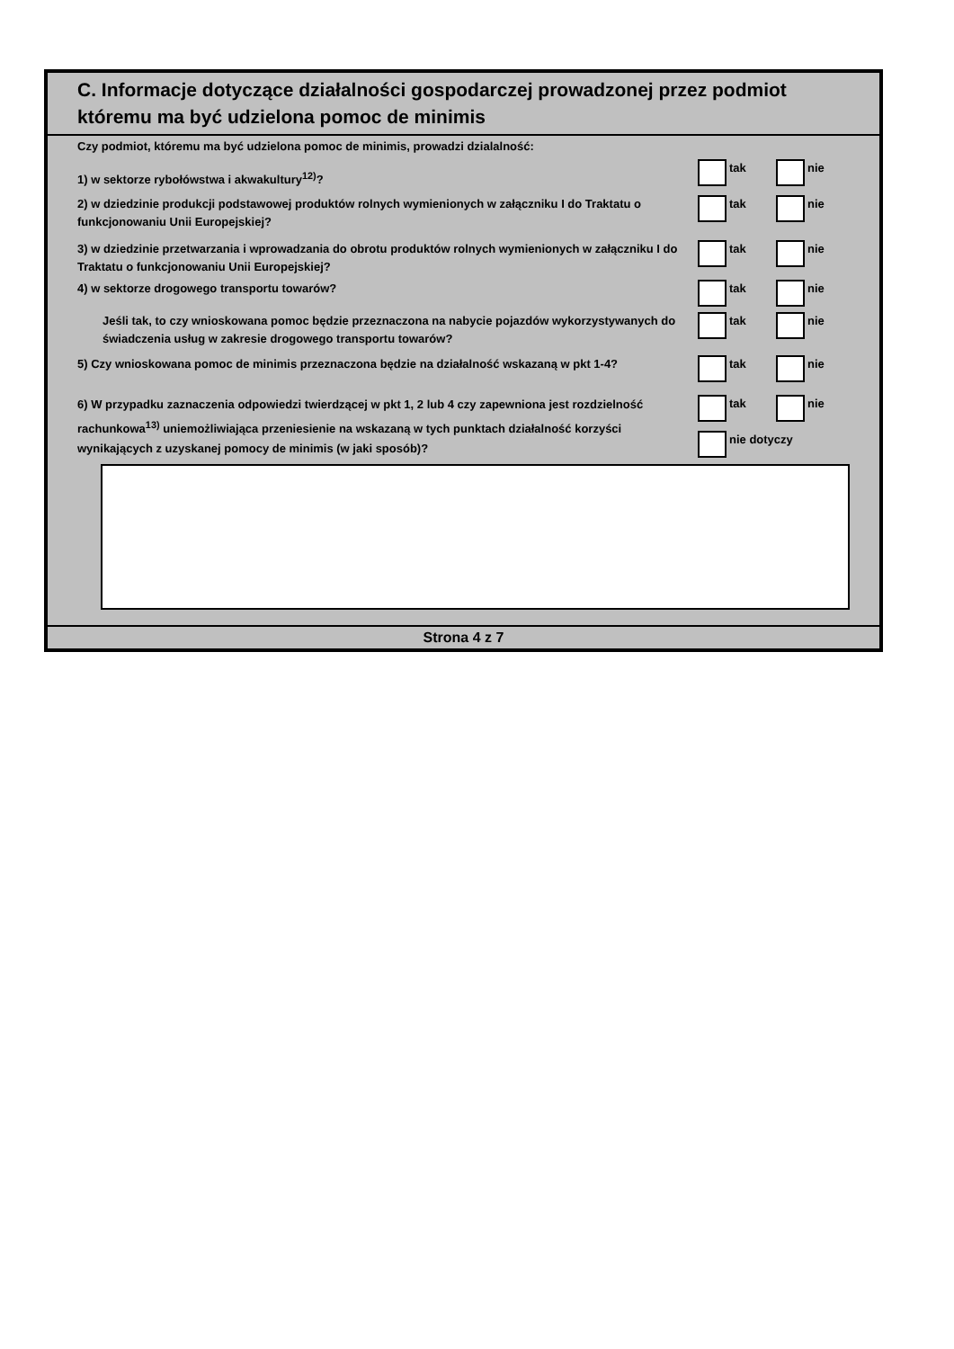C. Informacje dotyczące działalności gospodarczej prowadzonej przez podmiot
któremu ma być udzielona pomoc de minimis
Czy podmiot, któremu ma być udzielona pomoc de minimis, prowadzi dzialalność:
1) w sektorze rybołówstwa i akwakultury<sup>12)</sup>?
tak nie
2) w dziedzinie produkcji podstawowej produktów rolnych wymienionych w załączniku I do Traktatu o funkcjonowaniu Unii Europejskiej?
tak nie
3) w dziedzinie przetwarzania i wprowadzania do obrotu produktów rolnych wymienionych w załączniku I do Traktatu o funkcjonowaniu Unii Europejskiej?
tak nie
4) w sektorze drogowego transportu towarów? tak nie
Jeśli tak, to czy wnioskowana pomoc będzie przeznaczona na nabycie pojazdów wykorzystywanych do świadczenia usług w zakresie drogowego transportu towarów?
tak nie
5) Czy wnioskowana pomoc de minimis przeznaczona będzie na działalność wskazaną w pkt 1-4?
tak nie
6) W przypadku zaznaczenia odpowiedzi twierdzącej w pkt 1, 2 lub 4 czy zapewniona jest rozdzielność rachunkowa<sup>13)</sup> uniemożliwiająca przeniesienie na wskazaną w tych punktach działalność korzyści wynikających z uzyskanej pomocy de minimis (w jaki sposób)?
tak nie
nie dotyczy
Strona 4 z 7